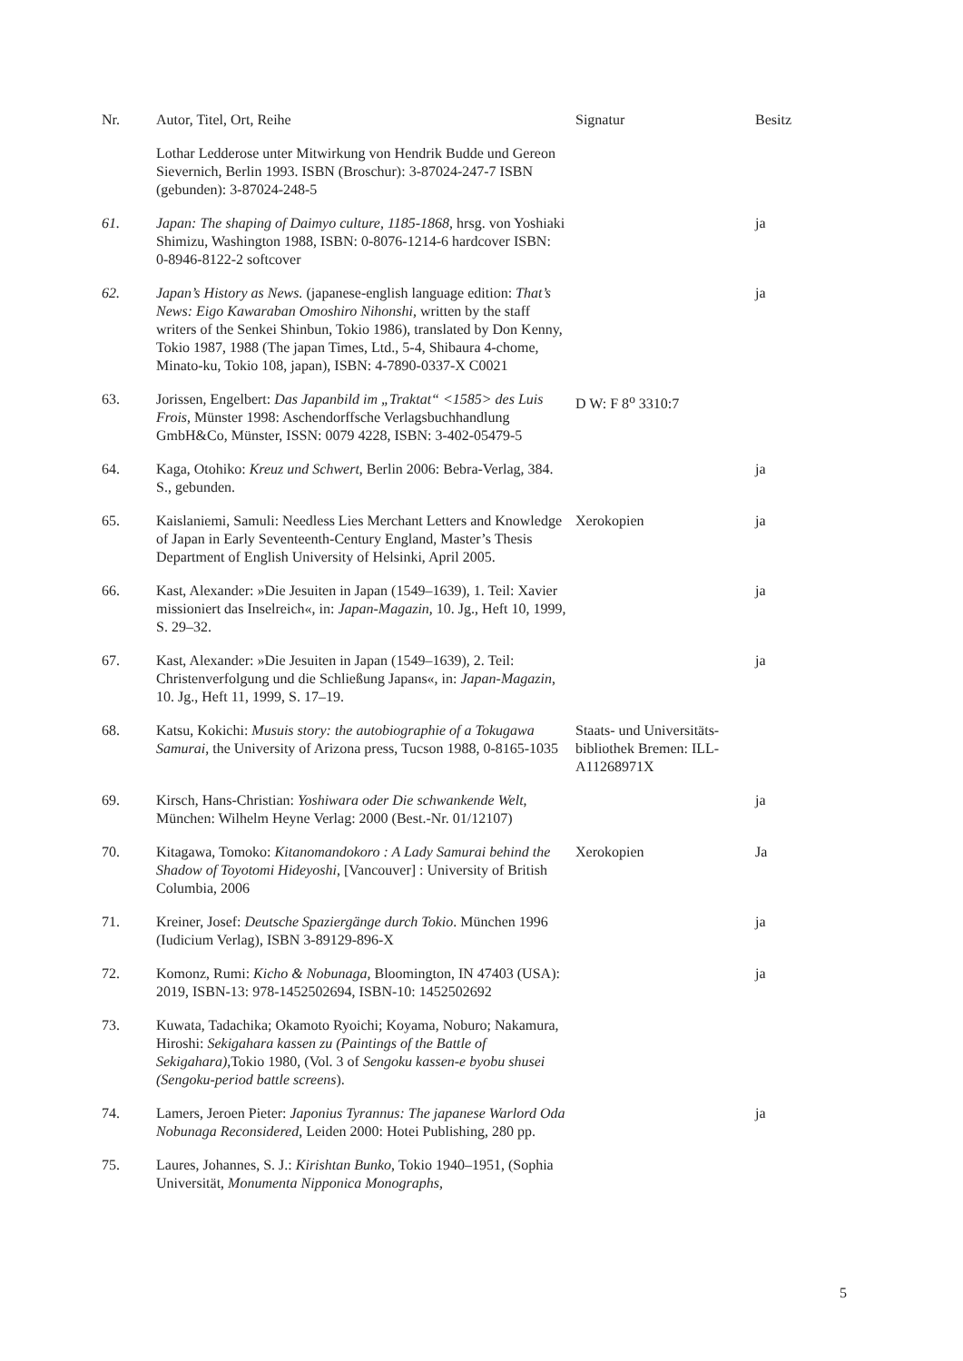| Nr. | Autor, Titel, Ort, Reihe | Signatur | Besitz |
| --- | --- | --- | --- |
| | Lothar Ledderose unter Mitwirkung von Hendrik Budde und Gereon Sievernich, Berlin 1993. ISBN (Broschur): 3-87024-247-7 ISBN (gebunden): 3-87024-248-5 | | |
| 61. | Japan: The shaping of Daimyo culture, 1185-1868, hrsg. von Yoshiaki Shimizu, Washington 1988, ISBN: 0-8076-1214-6 hardcover ISBN: 0-8946-8122-2 softcover | | ja |
| 62. | Japan’s History as News. (japanese-english language edition: That’s News: Eigo Kawaraban Omoshiro Nihonshi, written by the staff writers of the Senkei Shinbun, Tokio 1986), translated by Don Kenny, Tokio 1987, 1988 (The japan Times, Ltd., 5-4, Shibaura 4-chome, Minato-ku, Tokio 108, japan), ISBN: 4-7890-0337-X C0021 | | ja |
| 63. | Jorissen, Engelbert: Das Japanbild im „Traktat“ <1585> des Luis Frois , Münster 1998: Aschendorffsche Verlagsbuchhandlung GmbH&Co, Münster, ISSN: 0079 4228, ISBN: 3-402-05479-5 | D W: F 8<sup>o</sup> 3310:7 | |
| 64. | Kaga, Otohiko: Kreuz und Schwert , Berlin 2006: Bebra-Verlag, 384. S., gebunden. | | ja |
| 65. | Kaislaniemi, Samuli: Needless Lies Merchant Letters and Knowledge of Japan in Early Seventeenth-Century England, Master’s Thesis Department of English University of Helsinki, April 2005. | Xerokopien | ja |
| 66. | Kast, Alexander: »Die Jesuiten in Japan (1549–1639), 1. Teil: Xavier missioniert das Inselreich«, in: Japan-Magazin , 10. Jg., Heft 10, 1999, S. 29–32. | | ja |
| 67. | Kast, Alexander: »Die Jesuiten in Japan (1549–1639), 2. Teil: Christenverfolgung und die Schließung Japans«, in: Japan-Magazin , 10. Jg., Heft 11, 1999, S. 17–19. | | ja |
| 68. | Katsu, Kokichi: Musuis story: the autobiographie of a Tokugawa Samurai , the University of Arizona press, Tucson 1988, 0-8165-1035 | Staats- und Universitäts-bibliothek Bremen: ILL-A11268971X | |
| 69. | Kirsch, Hans-Christian: Yoshiwara oder Die schwankende Welt , München: Wilhelm Heyne Verlag: 2000 (Best.-Nr. 01/12107) | | ja |
| 70. | Kitagawa, Tomoko: Kitanomandokoro : A Lady Samurai behind the Shadow of Toyotomi Hideyoshi , [Vancouver] : University of British Columbia, 2006 | Xerokopien | Ja |
| 71. | Kreiner, Josef: Deutsche Spaziergänge durch Tokio . München 1996 (Iudicium Verlag), ISBN 3-89129-896-X | | ja |
| 72. | Komonz, Rumi: Kicho & Nobunaga , Bloomington, IN 47403 (USA): 2019, ISBN-13: 978-1452502694, ISBN-10: 1452502692 | | ja |
| 73. | Kuwata, Tadachika; Okamoto Ryoichi; Koyama, Noburo; Nakamura, Hiroshi: Sekigahara kassen zu (Paintings of the Battle of Sekigahara) ,Tokio 1980, (Vol. 3 of Sengoku kassen-e byobu shusei (Sengoku-period battle screens ). | | |
| 74. | Lamers, Jeroen Pieter: Japonius Tyrannus: The japanese Warlord Oda Nobunaga Reconsidered , Leiden 2000: Hotei Publishing, 280 pp. | | ja |
| 75. | Laures, Johannes, S. J.: Kirishtan Bunko , Tokio 1940–1951, (Sophia Universität, Monumenta Nipponica Monographs, | | |
5